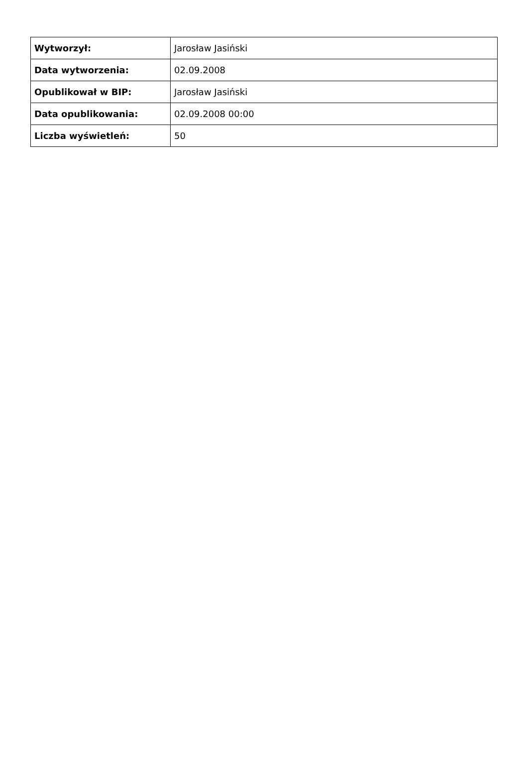| Wytworzył: | Jarosław Jasiński |
| Data wytworzenia: | 02.09.2008 |
| Opublikował w BIP: | Jarosław Jasiński |
| Data opublikowania: | 02.09.2008 00:00 |
| Liczba wyświetleń: | 50 |